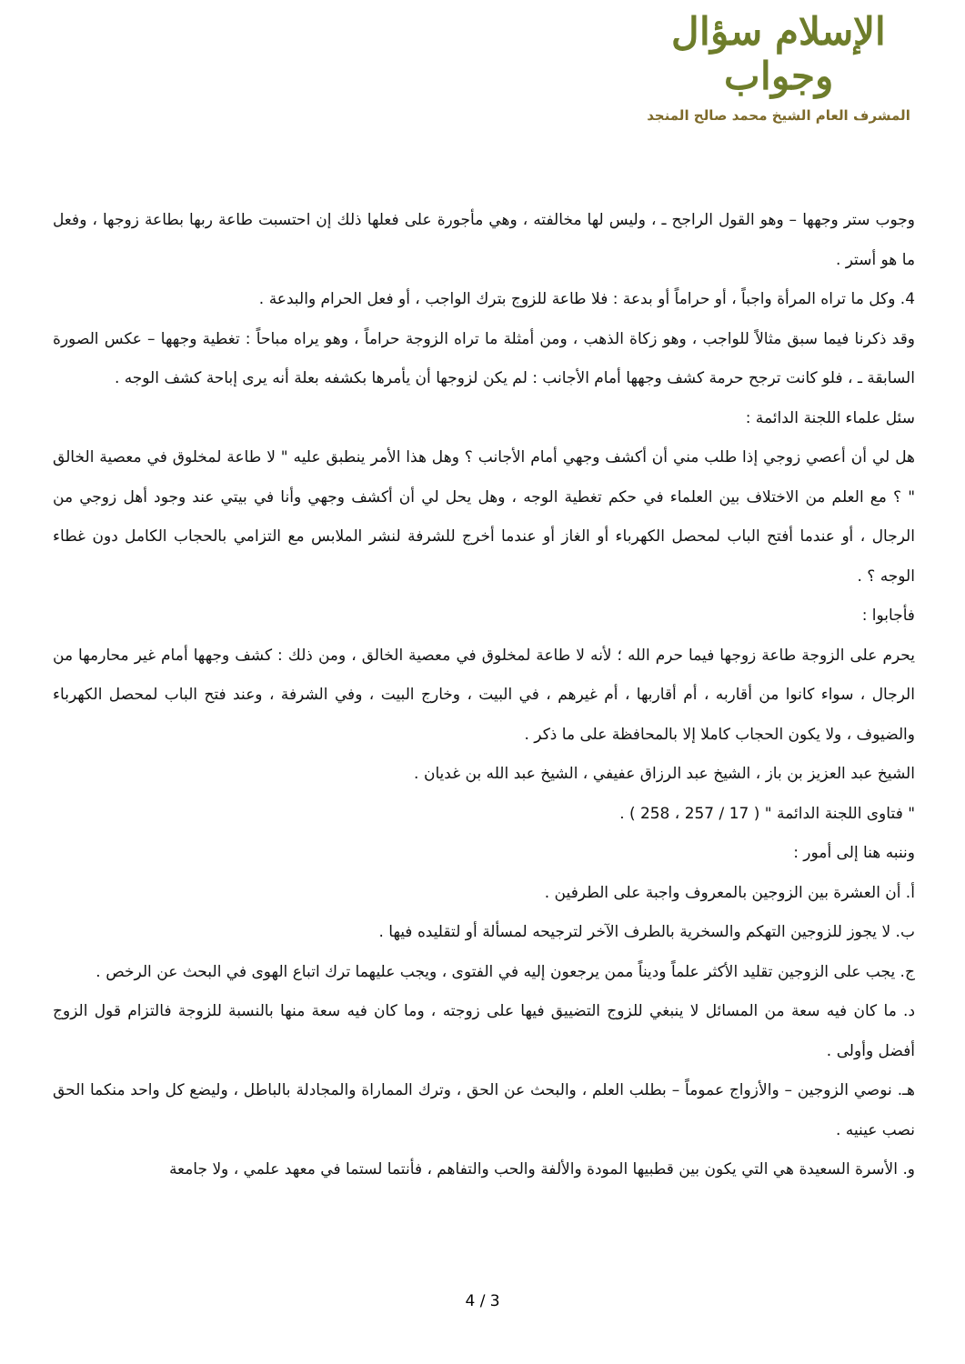الإسلام سؤال وجواب
المشرف العام الشيخ محمد صالح المنجد
وجوب ستر وجهها – وهو القول الراجح ـ ، وليس لها مخالفته ، وهي مأجورة على فعلها ذلك إن احتسبت طاعة ربها بطاعة زوجها ، وفعل ما هو أستر .
4. وكل ما تراه المرأة واجباً ، أو حراماً أو بدعة : فلا طاعة للزوج بترك الواجب ، أو فعل الحرام والبدعة .
وقد ذكرنا فيما سبق مثالاً للواجب ، وهو زكاة الذهب ، ومن أمثلة ما تراه الزوجة حراماً ، وهو يراه مباحاً : تغطية وجهها – عكس الصورة السابقة ـ ، فلو كانت ترجح حرمة كشف وجهها أمام الأجانب : لم يكن لزوجها أن يأمرها بكشفه بعلة أنه يرى إباحة كشف الوجه .
سئل علماء اللجنة الدائمة :
هل لي أن أعصي زوجي إذا طلب مني أن أكشف وجهي أمام الأجانب ؟ وهل هذا الأمر ينطبق عليه " لا طاعة لمخلوق في معصية الخالق " ؟ مع العلم من الاختلاف بين العلماء في حكم تغطية الوجه ، وهل يحل لي أن أكشف وجهي وأنا في بيتي عند وجود أهل زوجي من الرجال ، أو عندما أفتح الباب لمحصل الكهرباء أو الغاز أو عندما أخرج للشرفة لنشر الملابس مع التزامي بالحجاب الكامل دون غطاء الوجه ؟ .
فأجابوا :
يحرم على الزوجة طاعة زوجها فيما حرم الله ؛ لأنه لا طاعة لمخلوق في معصية الخالق ، ومن ذلك : كشف وجهها أمام غير محارمها من الرجال ، سواء كانوا من أقاربه ، أم أقاربها ، أم غيرهم ، في البيت ، وخارج البيت ، وفي الشرفة ، وعند فتح الباب لمحصل الكهرباء والضيوف ، ولا يكون الحجاب كاملا إلا بالمحافظة على ما ذكر .
الشيخ عبد العزيز بن باز ، الشيخ عبد الرزاق عفيفي ، الشيخ عبد الله بن غديان .
" فتاوى اللجنة الدائمة " ( 17 / 257 ، 258 ) .
وننبه هنا إلى أمور :
أ. أن العشرة بين الزوجين بالمعروف واجبة على الطرفين .
ب. لا يجوز للزوجين التهكم والسخرية بالطرف الآخر لترجيحه لمسألة أو لتقليده فيها .
ج. يجب على الزوجين تقليد الأكثر علماً وديناً ممن يرجعون إليه في الفتوى ، ويجب عليهما ترك اتباع الهوى في البحث عن الرخص .
د. ما كان فيه سعة من المسائل لا ينبغي للزوج التضييق فيها على زوجته ، وما كان فيه سعة منها بالنسبة للزوجة فالتزام قول الزوج أفضل وأولى .
هـ. نوصي الزوجين – والأزواج عموماً – بطلب العلم ، والبحث عن الحق ، وترك المماراة والمجادلة بالباطل ، وليضع كل واحد منكما الحق نصب عينيه .
و. الأسرة السعيدة هي التي يكون بين قطبيها المودة والألفة والحب والتفاهم ، فأنتما لستما في معهد علمي ، ولا جامعة
4 / 3